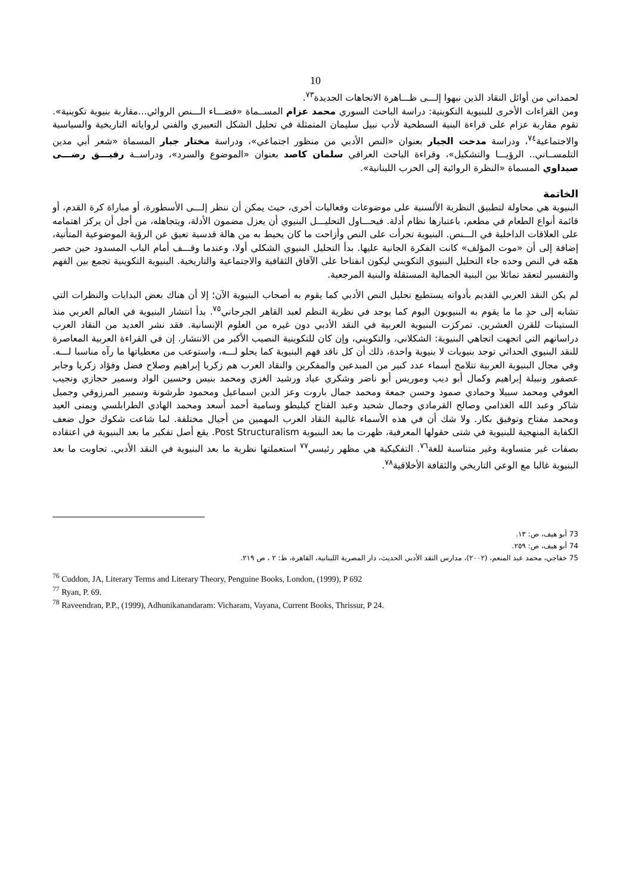10
لحمداني من أوائل النقاد الذين نبهوا إلـــى ظـــاهرة الاتجاهات الجديدة<sup>٧٣</sup>.
ومن القراءات الأخرى للبنيوية التكوينية: دراسة الباحث السوري محمد عزام المســماة «فضـــاء الـــنص الروائي...مقاربة بنيوية تكوينية». تقوم مقاربة عزام على قراءة البنية السطحية لأدب نبيل سليمان المتمثلة في تحليل الشكل التعبيري والفني لرواياته التاريخية والسياسية والاجتماعية<sup>٧٤</sup>، ودراسة مدحت الجيار بعنوان «النص الأدبي من منظور اجتماعي»، ودراسة مختار جبار المسماة «شعر أبي مدين التلمســاني.. الرؤيـــا والتشكيل»، وقراءة الباحث العراقي سلمان كاصد بعنوان «الموضوع والسرد»، ودراســة رفيـــق رضـــى صيداوي المسماة «النظرة الروائية إلى الحرب اللبنانية».
الخاتمة
البنيوية هي محاولة لتطبيق النظرية الألسنية على موضوعات وفعاليات أخرى، حيث يمكن أن ننظر إلـــى الأسطورة، أو مباراة كرة القدم، أو قائمة أنواع الطعام في مطعم، باعتبارها نظام أدلة. فيحـــاول التحليـــل البنيوي أن يعزل مضمون الأدلة، ويتجاهله، من أجل أن يركز اهتمامه على العلاقات الداخلية في الـــنص. البنيوية تجرأت على النص وأزاحت ما كان يحيط به من هالة قدسية تعيق عن الرؤية الموضوعية المتأنية، إضافة إلى أن «موت المؤلف» كانت الفكرة الجانية عليها. بدأ التحليل البنيوي الشكلي أولا، وعندما وقـــف أمام الباب المسدود حين حصر همّه في النص وحده جاء التحليل البنيوي التكويني ليكون انفتاحا على الآفاق الثقافية والاجتماعية والتاريخية. البنيوية التكوينية تجمع بين الفهم والتفسير لتعقد تماثلا بين البنية الجمالية المستقلة والبنية المرجعية.
لم يكن النقد العربي القديم بأدواته يستطيع تحليل النص الأدبي كما يقوم به أصحاب البنيوية الآن؛ إلا أن هناك بعض البدايات والنظرات التي تشابه إلى حدٍ ما ما يقوم به البنيويون اليوم كما يوجد في نظرية النظم لعبد القاهر الجرجاني<sup>٧٥</sup>. بدأ انتشار البنيوية في العالم العربي منذ الستينات للقرن العشرين. تمركزت البنيوية العربية في النقد الأدبي دون غيره من العلوم الإنسانية. فقد نشر العديد من النقاد العرب دراساتهم التي اتجهت اتجاهي البنيوية: الشكلاني، والتكويني، وإن كان للتكوينية النصيب الأكبر من الانتشار. إن في القراءة العربية المعاصرة للنقد البنيوي الحداثي توجد بنيويات لا بنيوية واحدة، ذلك أن كل ناقد فهم البنيوية كما يحلو لـــه، واستوعب من معطياتها ما رآه مناسبا لـــه. وفي مجال البنيوية العربية تتلامح أسماء عدد كبير من المبدعين والمفكرين والنقاد العرب هم زكريا إبراهيم وصلاح فضل وفؤاد زكريا وجابر عصفور ونبيلة إبراهيم وكمال أبو ديب وموريس أبو ناضر وشكري عياد ورشيد الغزي ومحمد بنيس وحسين الواد وسمير حجازي ونجيب العوفي ومحمد سبيلا وحمادي صمود وحسن جمعة ومحمد جمال باروت وعز الدين اسماعيل ومحمود طرشونة وسمير المرزوقي وجميل شاكر وعبد الله الغذامي وصالح القرمادي وجمال شحيد وعبد الفتاح كيليطو وسامية أحمد أسعد ومحمد الهادي الطرابلسي ويمنى العيد ومحمد مفتاح وتوفيق بكار. ولا شك أن في هذه الأسماء غالبية النقاد العرب المهمين من أجيال مختلفة. لما شاعت شكوك حول ضعف الكفاية المنهجية للبنيوية في شتى حقولها المعرفية، ظهرت ما بعد البنيوية Post Structuralism. يقع أصل تفكير ما بعد البنيوية في اعتقاده بصفات غير متساوية وغير متناسبة للغة<sup>٧٦</sup>. التفكيكية هي مظهر رئيسي<sup>٧٧</sup> استعملتها نظرية ما بعد البنيوية في النقد الأدبي. تجاوبت ما بعد البنيوية غالبا مع الوعي التاريخي والثقافة الأخلاقية<sup>٧٨</sup>.
73 أبو هيف، ص: ١٣.
74 أبو هيف، ص: ٢٥٩.
75 خفاجي، محمد عبد المنعم، (٢٠٠٢)، مدارس النقد الأدبي الحديث، دار المصرية اللبنانية، القاهرة، ط: ٢ ، ص ٢١٩.
<sup>76</sup> Cuddon, JA, Literary Terms and Literary Theory, Penguine Books, London, (1999), P 692
<sup>77</sup> Ryan, P. 69.
<sup>78</sup> Raveendran, P.P., (1999), Adhunikanandaram: Vicharam, Vayana, Current Books, Thrissur, P 24.